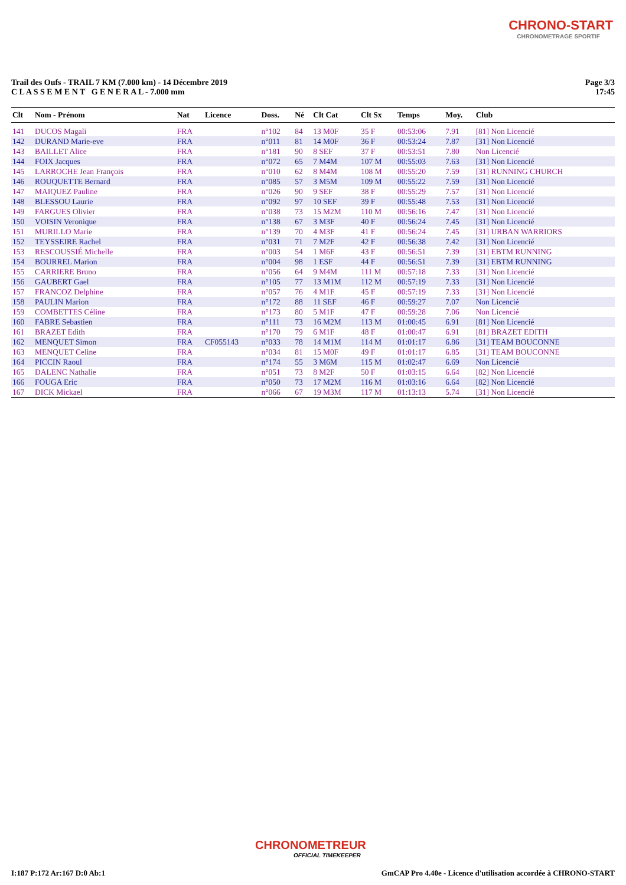CHRONO-START
CHRONOMETRAGE SPORTIF
Trail des Oufs - TRAIL 7 KM (7.000 km) - 14 Décembre 2019
C L A S S E M E N T G E N E R A L - 7.000 mm
Page 3/3
17:45
| Clt | Nom - Prénom | Nat | Licence | Doss. | Né | Clt Cat | Clt Sx | Temps | Moy. | Club |
| --- | --- | --- | --- | --- | --- | --- | --- | --- | --- | --- |
| 141 | DUCOS Magali | FRA | | n°102 | 84 | 13 M0F | 35 F | 00:53:06 | 7.91 | [81] Non Licencié |
| 142 | DURAND Marie-eve | FRA | | n°011 | 81 | 14 M0F | 36 F | 00:53:24 | 7.87 | [31] Non Licencié |
| 143 | BAILLET Alice | FRA | | n°181 | 90 | 8 SEF | 37 F | 00:53:51 | 7.80 | Non Licencié |
| 144 | FOIX Jacques | FRA | | n°072 | 65 | 7 M4M | 107 M | 00:55:03 | 7.63 | [31] Non Licencié |
| 145 | LARROCHE Jean François | FRA | | n°010 | 62 | 8 M4M | 108 M | 00:55:20 | 7.59 | [31] RUNNING CHURCH |
| 146 | ROUQUETTE Bernard | FRA | | n°085 | 57 | 3 M5M | 109 M | 00:55:22 | 7.59 | [31] Non Licencié |
| 147 | MAIQUEZ Pauline | FRA | | n°026 | 90 | 9 SEF | 38 F | 00:55:29 | 7.57 | [31] Non Licencié |
| 148 | BLESSOU Laurie | FRA | | n°092 | 97 | 10 SEF | 39 F | 00:55:48 | 7.53 | [31] Non Licencié |
| 149 | FARGUES Olivier | FRA | | n°038 | 73 | 15 M2M | 110 M | 00:56:16 | 7.47 | [31] Non Licencié |
| 150 | VOISIN Veronique | FRA | | n°138 | 67 | 3 M3F | 40 F | 00:56:24 | 7.45 | [31] Non Licencié |
| 151 | MURILLO Marie | FRA | | n°139 | 70 | 4 M3F | 41 F | 00:56:24 | 7.45 | [31] URBAN WARRIORS |
| 152 | TEYSSEIRE Rachel | FRA | | n°031 | 71 | 7 M2F | 42 F | 00:56:38 | 7.42 | [31] Non Licencié |
| 153 | RESCOUSSIÉ Michelle | FRA | | n°003 | 54 | 1 M6F | 43 F | 00:56:51 | 7.39 | [31] EBTM RUNNING |
| 154 | BOURREL Marion | FRA | | n°004 | 98 | 1 ESF | 44 F | 00:56:51 | 7.39 | [31] EBTM RUNNING |
| 155 | CARRIERE Bruno | FRA | | n°056 | 64 | 9 M4M | 111 M | 00:57:18 | 7.33 | [31] Non Licencié |
| 156 | GAUBERT Gael | FRA | | n°105 | 77 | 13 M1M | 112 M | 00:57:19 | 7.33 | [31] Non Licencié |
| 157 | FRANCOZ Delphine | FRA | | n°057 | 76 | 4 M1F | 45 F | 00:57:19 | 7.33 | [31] Non Licencié |
| 158 | PAULIN Marion | FRA | | n°172 | 88 | 11 SEF | 46 F | 00:59:27 | 7.07 | Non Licencié |
| 159 | COMBETTES Céline | FRA | | n°173 | 80 | 5 M1F | 47 F | 00:59:28 | 7.06 | Non Licencié |
| 160 | FABRE Sebastien | FRA | | n°111 | 73 | 16 M2M | 113 M | 01:00:45 | 6.91 | [81] Non Licencié |
| 161 | BRAZET Edith | FRA | | n°170 | 79 | 6 M1F | 48 F | 01:00:47 | 6.91 | [81] BRAZET EDITH |
| 162 | MENQUET Simon | FRA | CF055143 | n°033 | 78 | 14 M1M | 114 M | 01:01:17 | 6.86 | [31] TEAM BOUCONNE |
| 163 | MENQUET Celine | FRA | | n°034 | 81 | 15 M0F | 49 F | 01:01:17 | 6.85 | [31] TEAM BOUCONNE |
| 164 | PICCIN Raoul | FRA | | n°174 | 55 | 3 M6M | 115 M | 01:02:47 | 6.69 | Non Licencié |
| 165 | DALENC Nathalie | FRA | | n°051 | 73 | 8 M2F | 50 F | 01:03:15 | 6.64 | [82] Non Licencié |
| 166 | FOUGA Eric | FRA | | n°050 | 73 | 17 M2M | 116 M | 01:03:16 | 6.64 | [82] Non Licencié |
| 167 | DICK Mickael | FRA | | n°066 | 67 | 19 M3M | 117 M | 01:13:13 | 5.74 | [31] Non Licencié |
CHRONOMETREUR
OFFICIAL TIMEKEEPER
I:187 P:172 Ar:167 D:0 Ab:1 GmCAP Pro 4.40e - Licence d'utilisation accordée à CHRONO-START